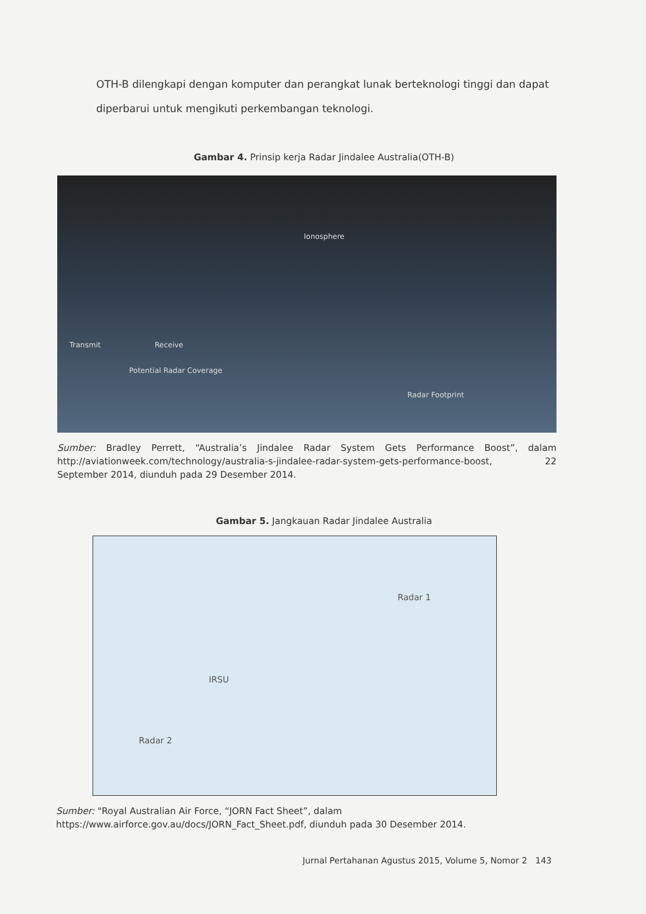OTH-B dilengkapi dengan komputer dan perangkat lunak berteknologi tinggi dan dapat diperbarui untuk mengikuti perkembangan teknologi.
Gambar 4. Prinsip kerja Radar Jindalee Australia(OTH-B)
Ionosphere
Transmit Receive
Potential Radar Coverage
Radar Footprint
Sumber: Bradley Perrett, “Australia’s Jindalee Radar System Gets Performance Boost”, dalam http://aviationweek.com/technology/australia-s-jindalee-radar-system-gets-performance-boost, 22 September 2014, diunduh pada 29 Desember 2014.
Gambar 5. Jangkauan Radar Jindalee Australia
Radar 1
IRSU
Radar 2
Sumber: "Royal Australian Air Force, “JORN Fact Sheet”, dalam
https://www.airforce.gov.au/docs/JORN_Fact_Sheet.pdf, diunduh pada 30 Desember 2014.
Jurnal Pertahanan Agustus 2015, Volume 5, Nomor 2 143